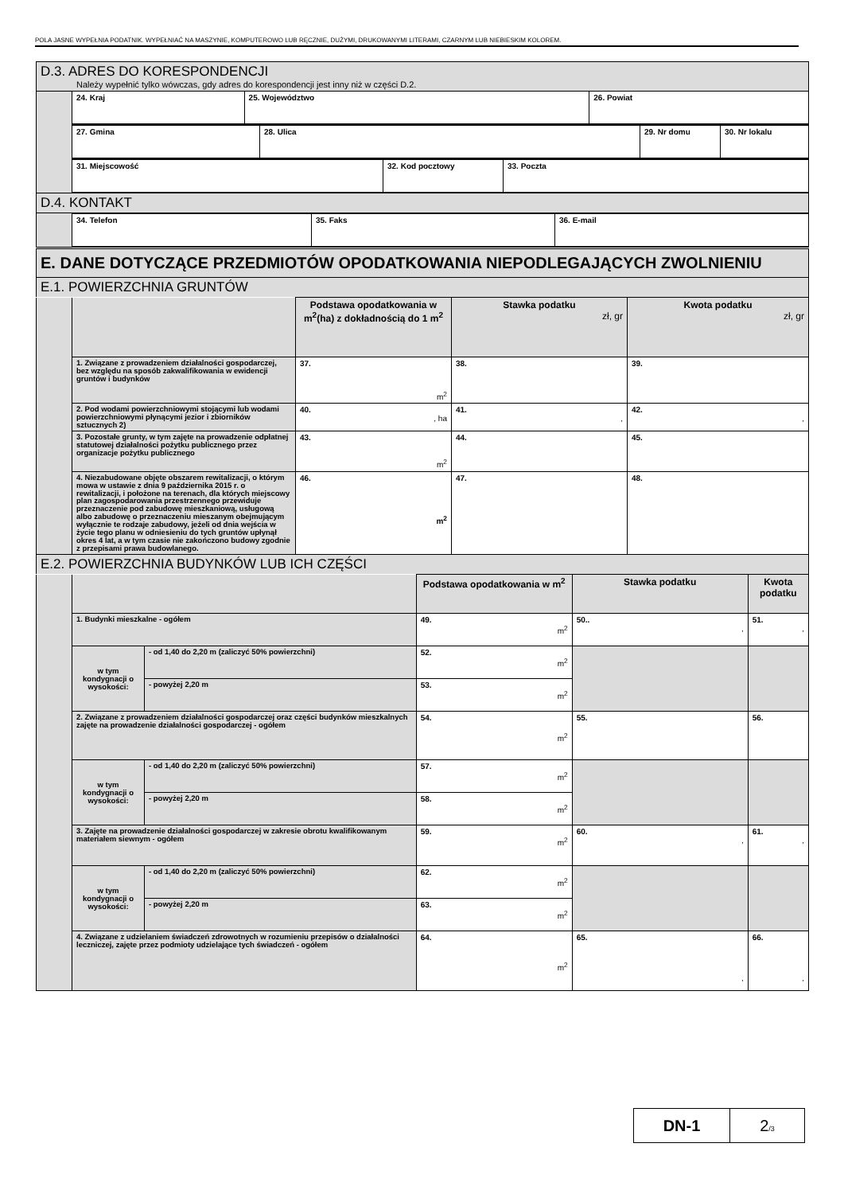POLA JASNE WYPEŁNIA PODATNIK. WYPEŁNIAĆ NA MASZYNIE, KOMPUTEROWO LUB RĘCZNIE, DUŻYMI, DRUKOWANYMI LITERAMI, CZARNYM LUB NIEBIESKIM KOLOREM.
| D.3. ADRES DO KORESPONDENCJI Należy wypełnić tylko wówczas, gdy adres do korespondencji jest inny niż w części D.2. | |
| --- | --- |
| | / 24. Kraj / 25. Województwo / 26. Powiat / |
| | / 27. Gmina / 28. Ulica / 29. Nr domu / 30. Nr lokalu / |
| | / 31. Miejscowość / 32. Kod pocztowy / 33. Poczta / |
| D.4. KONTAKT | |
| | / 34. Telefon / 35. Faks / 36. E-mail / |
| E. DANE DOTYCZĄCE PRZEDMIOTÓW OPODATKOWANIA NIEPODLEGAJĄCYCH ZWOLNIENIU | |
| E.1. POWIERZCHNIA GRUNTÓW | |
| | | Podstawa opodatkowania w m<sup>2</sup>(ha) z dokładnością do 1 m<sup>2</sup> | Stawka podatku zł, gr | Kwota podatku zł, gr |
| | 1. Związane z prowadzeniem działalności gospodarczej, bez względu na sposób zakwalifikowania w ewidencji gruntów i budynków | 37. m<sup>2</sup> | 38. | 39. |
| | 2. Pod wodami powierzchniowymi stojącymi lub wodami powierzchniowymi płynącymi jezior i zbiorników sztucznych 2) | 40. , ha | 41. , | 42. , |
| | 3. Pozostałe grunty, w tym zajęte na prowadzenie odpłatnej statutowej działalności pożytku publicznego przez organizacje pożytku publicznego | 43. m<sup>2</sup> | 44. | 45. |
| | 4. Niezabudowane objęte obszarem rewitalizacji, o którym mowa w ustawie z dnia 9 października 2015 r. o rewitalizacji, i położone na terenach, dla których miejscowy plan zagospodarowania przestrzennego przewiduje przeznaczenie pod zabudowę mieszkaniową, usługową albo zabudowę o przeznaczeniu mieszanym obejmującym wyłącznie te rodzaje zabudowy, jeżeli od dnia wejścia w życie tego planu w odniesieniu do tych gruntów upłynął okres 4 lat, a w tym czasie nie zakończono budowy zgodnie z przepisami prawa budowlanego. | 46. m<sup>2</sup> | 47. | 48. |
| E.2. POWIERZCHNIA BUDYNKÓW LUB ICH CZĘŚCI | | | | |
| | | | Podstawa opodatkowania w m<sup>2</sup> | Stawka podatku | Kwota podatku |
| | 1. Budynki mieszkalne - ogółem | | 49. m<sup>2</sup> | 50.. , | 51. , |
| | w tym kondygnacji o wysokości: | - od 1,40 do 2,20 m (zaliczyć 50% powierzchni) | 52. m<sup>2</sup> | | |
| | | - powyżej 2,20 m | 53. m<sup>2</sup> | | |
| | 2. Związane z prowadzeniem działalności gospodarczej oraz części budynków mieszkalnych zajęte na prowadzenie działalności gospodarczej - ogółem | | 54. m<sup>2</sup> | 55. | 56. |
| | w tym kondygnacji o wysokości: | - od 1,40 do 2,20 m (zaliczyć 50% powierzchni) | 57. m<sup>2</sup> | | |
| | | - powyżej 2,20 m | 58. m<sup>2</sup> | | |
| | 3. Zajęte na prowadzenie działalności gospodarczej w zakresie obrotu kwalifikowanym materiałem siewnym - ogółem | | 59. m<sup>2</sup> | 60. , | 61. , |
| | w tym kondygnacji o wysokości: | - od 1,40 do 2,20 m (zaliczyć 50% powierzchni) | 62. m<sup>2</sup> | | |
| | | - powyżej 2,20 m | 63. m<sup>2</sup> | | |
| | 4. Związane z udzielaniem świadczeń zdrowotnych w rozumieniu przepisów o działalności leczniczej, zajęte przez podmioty udzielające tych świadczeń - ogółem | | 64. m<sup>2</sup> | 65. , | 66. , |
| DN-1 | 2 /3 |